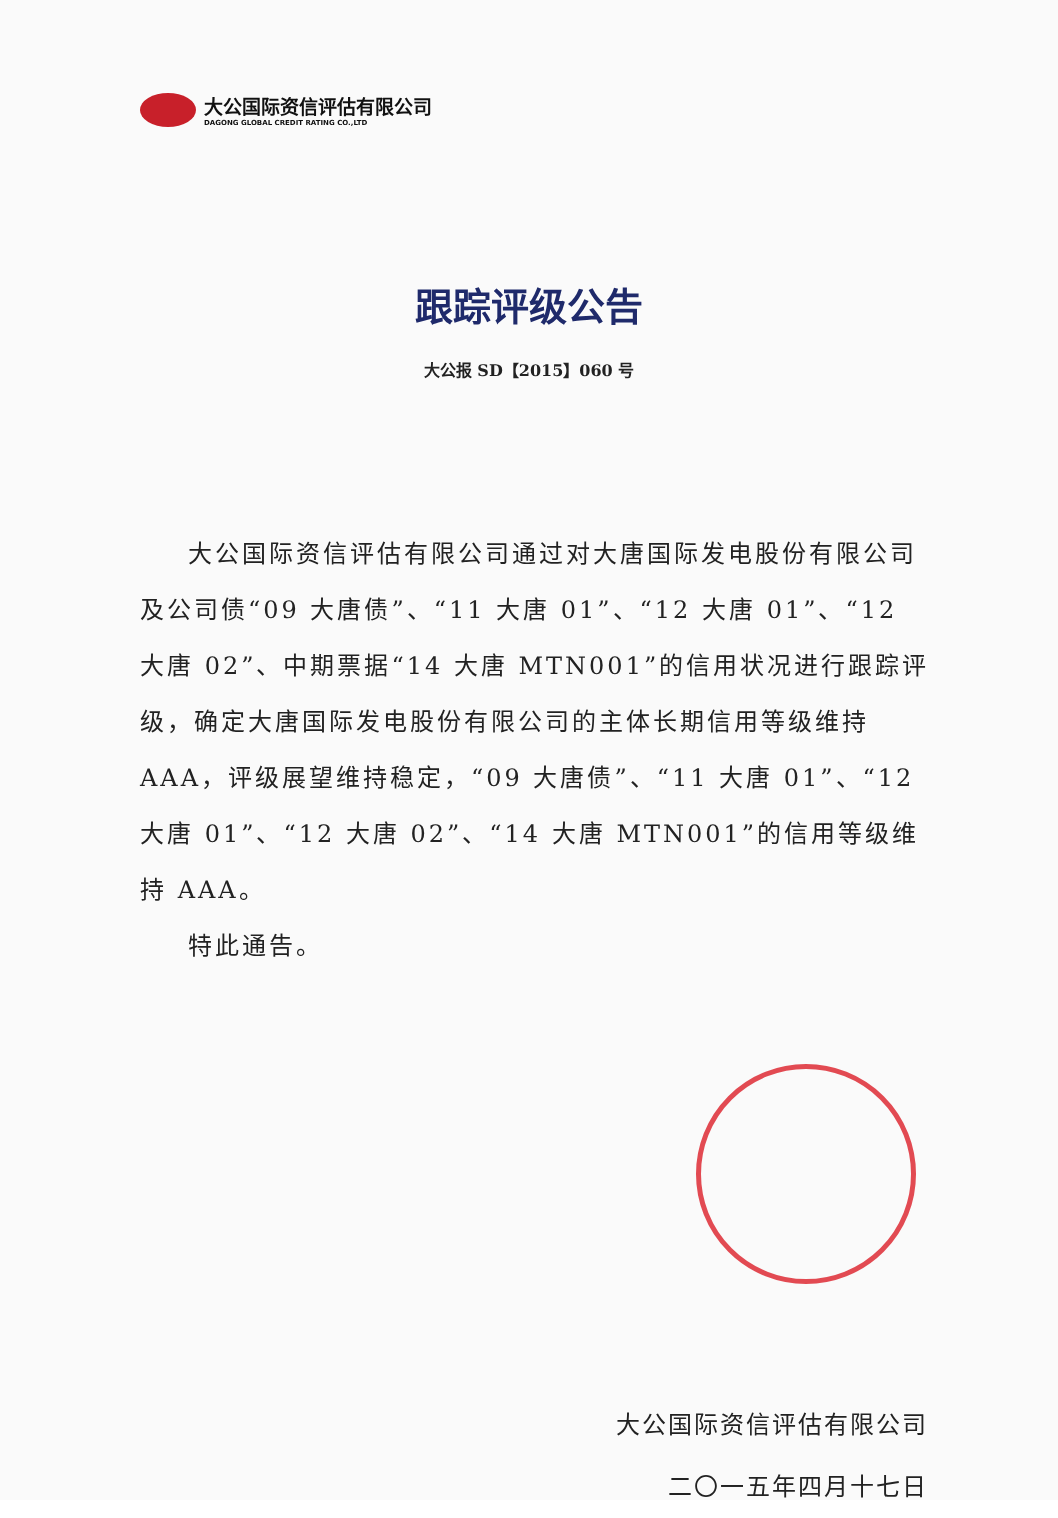大公国际资信评估有限公司
DAGONG GLOBAL CREDIT RATING CO.,LTD
跟踪评级公告
大公报 SD【2015】060 号
大公国际资信评估有限公司通过对大唐国际发电股份有限公司及公司债“09 大唐债”、“11 大唐 01”、“12 大唐 01”、“12 大唐 02”、中期票据“14 大唐 MTN001”的信用状况进行跟踪评级，确定大唐国际发电股份有限公司的主体长期信用等级维持 AAA，评级展望维持稳定，“09 大唐债”、“11 大唐 01”、“12 大唐 01”、“12 大唐 02”、“14 大唐 MTN001”的信用等级维持 AAA。
特此通告。
大公国际资信评估有限公司
二〇一五年四月十七日